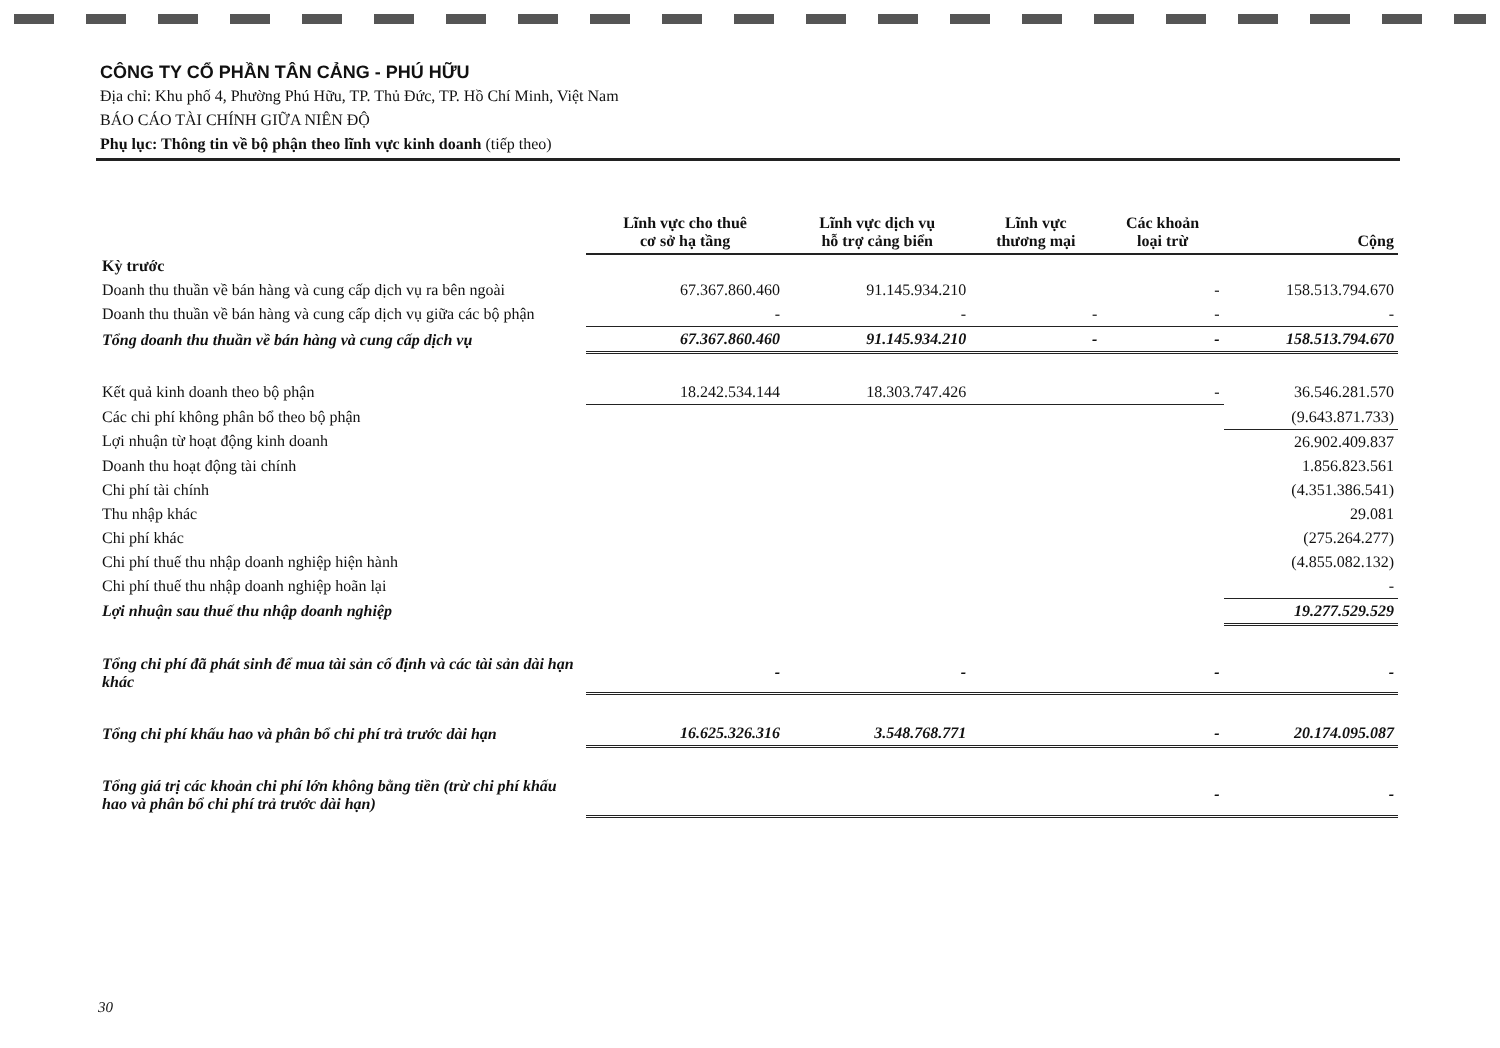CÔNG TY CỔ PHẦN TÂN CẢNG - PHÚ HỮU
Địa chỉ: Khu phố 4, Phường Phú Hữu, TP. Thủ Đức, TP. Hồ Chí Minh, Việt Nam
BÁO CÁO TÀI CHÍNH GIỮA NIÊN ĐỘ
Phụ lục: Thông tin về bộ phận theo lĩnh vực kinh doanh (tiếp theo)
| | Lĩnh vực cho thuê cơ sở hạ tầng | Lĩnh vực dịch vụ hỗ trợ cảng biển | Lĩnh vực thương mại | Các khoản loại trừ | Cộng |
| --- | --- | --- | --- | --- | --- |
| Kỳ trước | | | | | |
| Doanh thu thuần về bán hàng và cung cấp dịch vụ ra bên ngoài | 67.367.860.460 | 91.145.934.210 | | - | 158.513.794.670 |
| Doanh thu thuần về bán hàng và cung cấp dịch vụ giữa các bộ phận | - | - | - | - | - |
| Tổng doanh thu thuần về bán hàng và cung cấp dịch vụ | 67.367.860.460 | 91.145.934.210 | - | - | 158.513.794.670 |
| Kết quả kinh doanh theo bộ phận | 18.242.534.144 | 18.303.747.426 | | - | 36.546.281.570 |
| Các chi phí không phân bổ theo bộ phận | | | | | (9.643.871.733) |
| Lợi nhuận từ hoạt động kinh doanh | | | | | 26.902.409.837 |
| Doanh thu hoạt động tài chính | | | | | 1.856.823.561 |
| Chi phí tài chính | | | | | (4.351.386.541) |
| Thu nhập khác | | | | | 29.081 |
| Chi phí khác | | | | | (275.264.277) |
| Chi phí thuế thu nhập doanh nghiệp hiện hành | | | | | (4.855.082.132) |
| Chi phí thuế thu nhập doanh nghiệp hoãn lại | | | | | - |
| Lợi nhuận sau thuế thu nhập doanh nghiệp | | | | | 19.277.529.529 |
| Tổng chi phí đã phát sinh để mua tài sản cố định và các tài sản dài hạn khác | - | - | | - | - |
| Tổng chi phí khấu hao và phân bổ chi phí trả trước dài hạn | 16.625.326.316 | 3.548.768.771 | | - | 20.174.095.087 |
| Tổng giá trị các khoản chi phí lớn không bằng tiền (trừ chi phí khấu hao và phân bổ chi phí trả trước dài hạn) | | | | - | - |
30